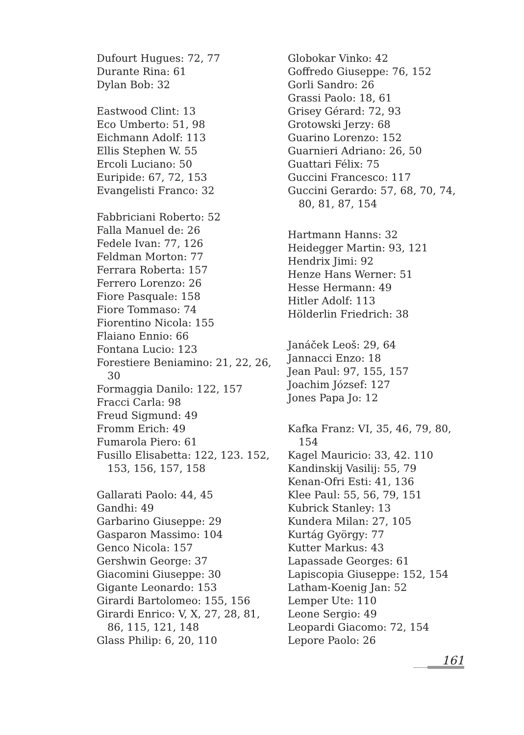Dufourt Hugues: 72, 77
Durante Rina: 61
Dylan Bob: 32
Eastwood Clint: 13
Eco Umberto: 51, 98
Eichmann Adolf: 113
Ellis Stephen W. 55
Ercoli Luciano: 50
Euripide: 67, 72, 153
Evangelisti Franco: 32
Fabbriciani Roberto: 52
Falla Manuel de: 26
Fedele Ivan: 77, 126
Feldman Morton: 77
Ferrara Roberta: 157
Ferrero Lorenzo: 26
Fiore Pasquale: 158
Fiore Tommaso: 74
Fiorentino Nicola: 155
Flaiano Ennio: 66
Fontana Lucio: 123
Forestiere Beniamino: 21, 22, 26, 30
Formaggia Danilo: 122, 157
Fracci Carla: 98
Freud Sigmund: 49
Fromm Erich: 49
Fumarola Piero: 61
Fusillo Elisabetta: 122, 123. 152, 153, 156, 157, 158
Gallarati Paolo: 44, 45
Gandhi: 49
Garbarino Giuseppe: 29
Gasparon Massimo: 104
Genco Nicola: 157
Gershwin George: 37
Giacomini Giuseppe: 30
Gigante Leonardo: 153
Girardi Bartolomeo: 155, 156
Girardi Enrico: V, X, 27, 28, 81, 86, 115, 121, 148
Glass Philip: 6, 20, 110
Globokar Vinko: 42
Goffredo Giuseppe: 76, 152
Gorli Sandro: 26
Grassi Paolo: 18, 61
Grisey Gérard: 72, 93
Grotowski Jerzy: 68
Guarino Lorenzo: 152
Guarnieri Adriano: 26, 50
Guattari Félix: 75
Guccini Francesco: 117
Guccini Gerardo: 57, 68, 70, 74, 80, 81, 87, 154
Hartmann Hanns: 32
Heidegger Martin: 93, 121
Hendrix Jimi: 92
Henze Hans Werner: 51
Hesse Hermann: 49
Hitler Adolf: 113
Hölderlin Friedrich: 38
Janáček Leoš: 29, 64
Jannacci Enzo: 18
Jean Paul: 97, 155, 157
Joachim József: 127
Jones Papa Jo: 12
Kafka Franz: VI, 35, 46, 79, 80, 154
Kagel Mauricio: 33, 42. 110
Kandinskij Vasilij: 55, 79
Kenan-Ofri Esti: 41, 136
Klee Paul: 55, 56, 79, 151
Kubrick Stanley: 13
Kundera Milan: 27, 105
Kurtág György: 77
Kutter Markus: 43
Lapassade Georges: 61
Lapiscopia Giuseppe: 152, 154
Latham-Koenig Jan: 52
Lemper Ute: 110
Leone Sergio: 49
Leopardi Giacomo: 72, 154
Lepore Paolo: 26
161